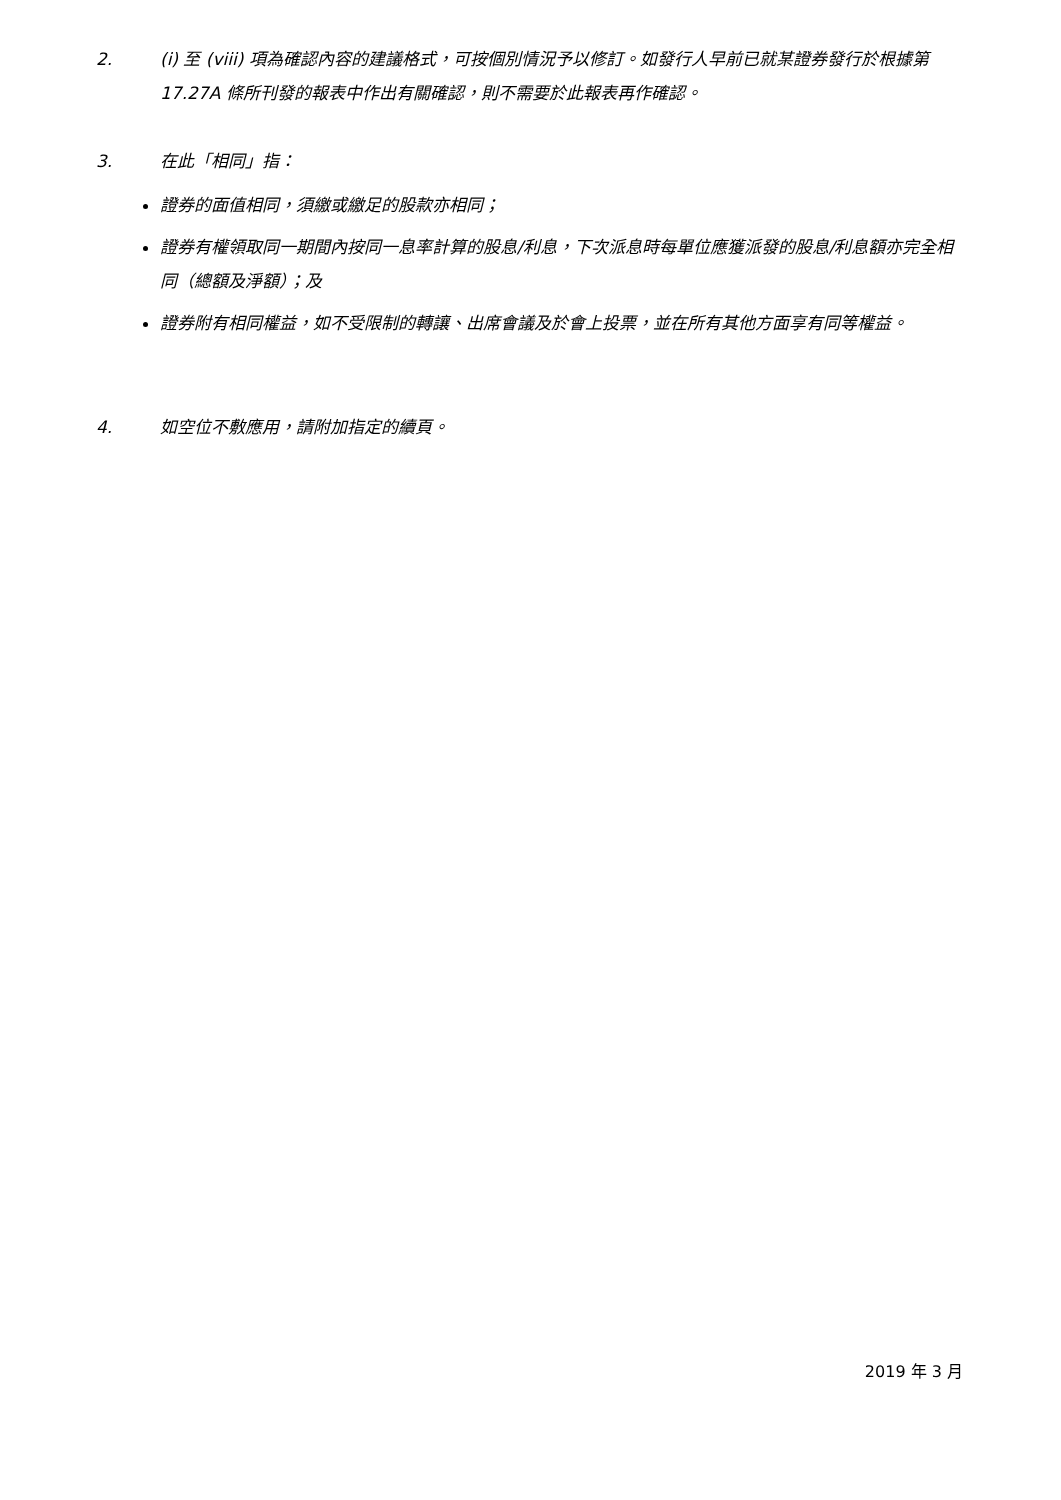2. (i) 至 (viii) 項為確認內容的建議格式，可按個別情況予以修訂。如發行人早前已就某證券發行於根據第 17.27A 條所刊發的報表中作出有關確認，則不需要於此報表再作確認。
3. 在此「相同」指：
證券的面值相同，須繳或繳足的股款亦相同；
證券有權領取同一期間內按同一息率計算的股息/利息，下次派息時每單位應獲派發的股息/利息額亦完全相同（總額及淨額）；及
證券附有相同權益，如不受限制的轉讓、出席會議及於會上投票，並在所有其他方面享有同等權益。
4. 如空位不敷應用，請附加指定的續頁。
2019 年 3 月